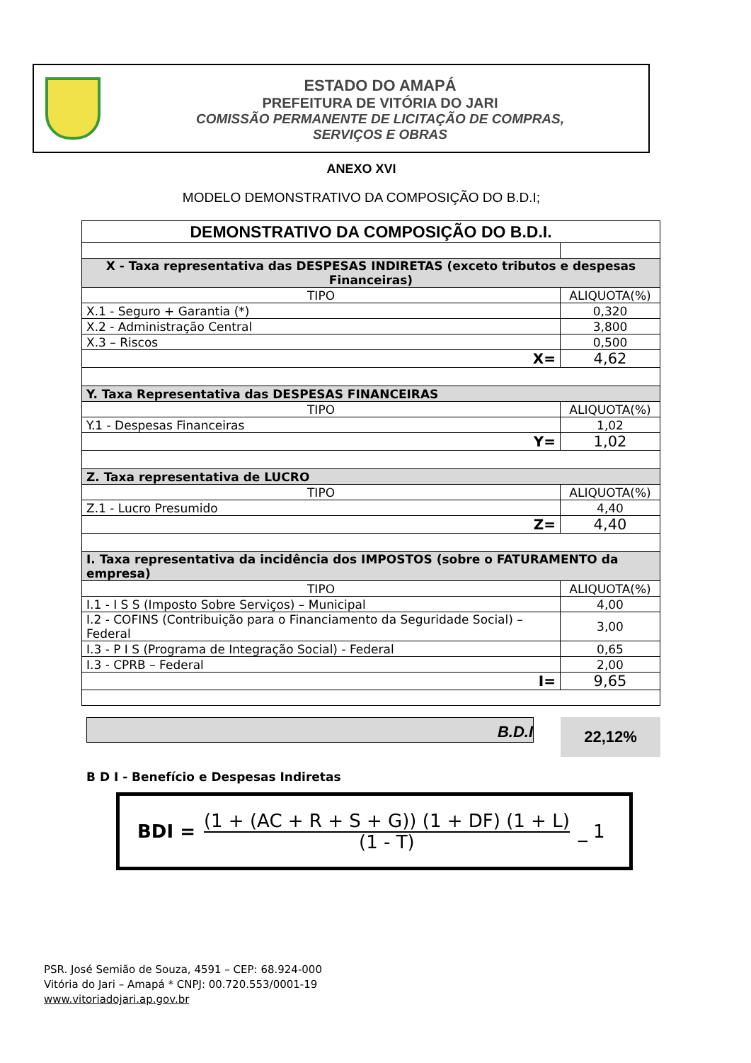ESTADO DO AMAPÁ
PREFEITURA DE VITÓRIA DO JARI
COMISSÃO PERMANENTE DE LICITAÇÃO DE COMPRAS,
SERVIÇOS E OBRAS
ANEXO XVI
MODELO DEMONSTRATIVO DA COMPOSIÇÃO DO B.D.I;
| DEMONSTRATIVO DA COMPOSIÇÃO DO B.D.I. | |
| X - Taxa representativa das DESPESAS INDIRETAS (exceto tributos e despesas Financeiras) | |
| TIPO | ALIQUOTA(%) |
| X.1 - Seguro + Garantia (*) | 0,320 |
| X.2 - Administração Central | 3,800 |
| X.3 – Riscos | 0,500 |
| X= | 4,62 |
| Y. Taxa Representativa das DESPESAS FINANCEIRAS | |
| TIPO | ALIQUOTA(%) |
| Y.1 - Despesas Financeiras | 1,02 |
| Y= | 1,02 |
| Z. Taxa representativa de LUCRO | |
| TIPO | ALIQUOTA(%) |
| Z.1 - Lucro Presumido | 4,40 |
| Z= | 4,40 |
| I. Taxa representativa da incidência dos IMPOSTOS (sobre o FATURAMENTO da empresa) | |
| TIPO | ALIQUOTA(%) |
| I.1 - I S S (Imposto Sobre Serviços) – Municipal | 4,00 |
| I.2 - COFINS (Contribuição para o Financiamento da Seguridade Social) – Federal | 3,00 |
| I.3 - P I S (Programa de Integração Social) - Federal | 0,65 |
| I.3 - CPRB – Federal | 2,00 |
| I= | 9,65 |
B.D.I 22,12%
B D I - Benefício e Despesas Indiretas
BDI = (1 + (AC + R + S + G)) (1 + DF) (1 + L)
(1 - T) _ 1
PSR. José Semião de Souza, 4591 – CEP: 68.924-000
Vitória do Jari – Amapá * CNPJ: 00.720.553/0001-19
www.vitoriadojari.ap.gov.br